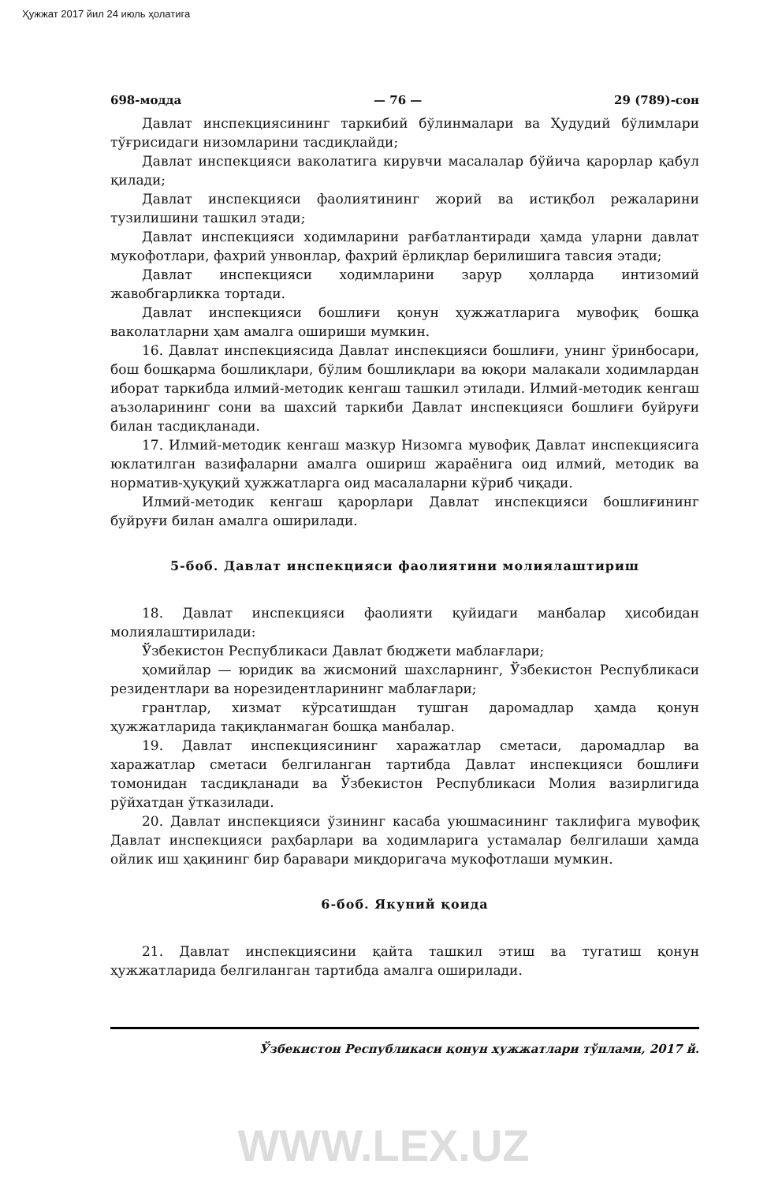Ҳужжат 2017 йил 24 июль ҳолатига
698-модда — 76 — 29 (789)-сон
Давлат инспекциясининг таркибий бўлинмалари ва Ҳудудий бўлимлари тўғрисидаги низомларини тасдиқлайди;
Давлат инспекцияси ваколатига кирувчи масалалар бўйича қарорлар қабул қилади;
Давлат инспекцияси фаолиятининг жорий ва истиқбол режаларини тузилишини ташкил этади;
Давлат инспекцияси ходимларини рағбатлантиради ҳамда уларни давлат мукофотлари, фахрий унвонлар, фахрий ёрлиқлар берилишига тавсия этади;
Давлат инспекцияси ходимларини зарур ҳолларда интизомий жавобгарликка тортади.
Давлат инспекцияси бошлиғи қонун ҳужжатларига мувофиқ бошқа ваколатларни ҳам амалга ошириши мумкин.
16. Давлат инспекциясида Давлат инспекцияси бошлиғи, унинг ўринбосари, бош бошқарма бошлиқлари, бўлим бошлиқлари ва юқори малакали ходимлардан иборат таркибда илмий-методик кенгаш ташкил этилади. Илмий-методик кенгаш аъзоларининг сони ва шахсий таркиби Давлат инспекцияси бошлиғи буйруғи билан тасдиқланади.
17. Илмий-методик кенгаш мазкур Низомга мувофиқ Давлат инспекциясига юклатилган вазифаларни амалга ошириш жараёнига оид илмий, методик ва норматив-ҳуқуқий ҳужжатларга оид масалаларни кўриб чиқади.
Илмий-методик кенгаш қарорлари Давлат инспекцияси бошлиғининг буйруғи билан амалга оширилади.
5-боб. Давлат инспекцияси фаолиятини молиялаштириш
18. Давлат инспекцияси фаолияти қуйидаги манбалар ҳисобидан молиялаштирилади:
Ўзбекистон Республикаси Давлат бюджети маблағлари;
ҳомийлар — юридик ва жисмоний шахсларнинг, Ўзбекистон Республикаси резидентлари ва норезидентларининг маблағлари;
грантлар, хизмат кўрсатишдан тушган даромадлар ҳамда қонун ҳужжатларида тақиқланмаган бошқа манбалар.
19. Давлат инспекциясининг харажатлар сметаси, даромадлар ва харажатлар сметаси белгиланган тартибда Давлат инспекцияси бошлиғи томонидан тасдиқланади ва Ўзбекистон Республикаси Молия вазирлигида рўйхатдан ўтказилади.
20. Давлат инспекцияси ўзининг касаба уюшмасининг таклифига мувофиқ Давлат инспекцияси раҳбарлари ва ходимларига устамалар белгилаши ҳамда ойлик иш ҳақининг бир баравари миқдоригача мукофотлаши мумкин.
6-боб. Якуний қоида
21. Давлат инспекциясини қайта ташкил этиш ва тугатиш қонун ҳужжатларида белгиланган тартибда амалга оширилади.
Ўзбекистон Республикаси қонун ҳужжатлари тўплами, 2017 й.
WWW.LEX.UZ